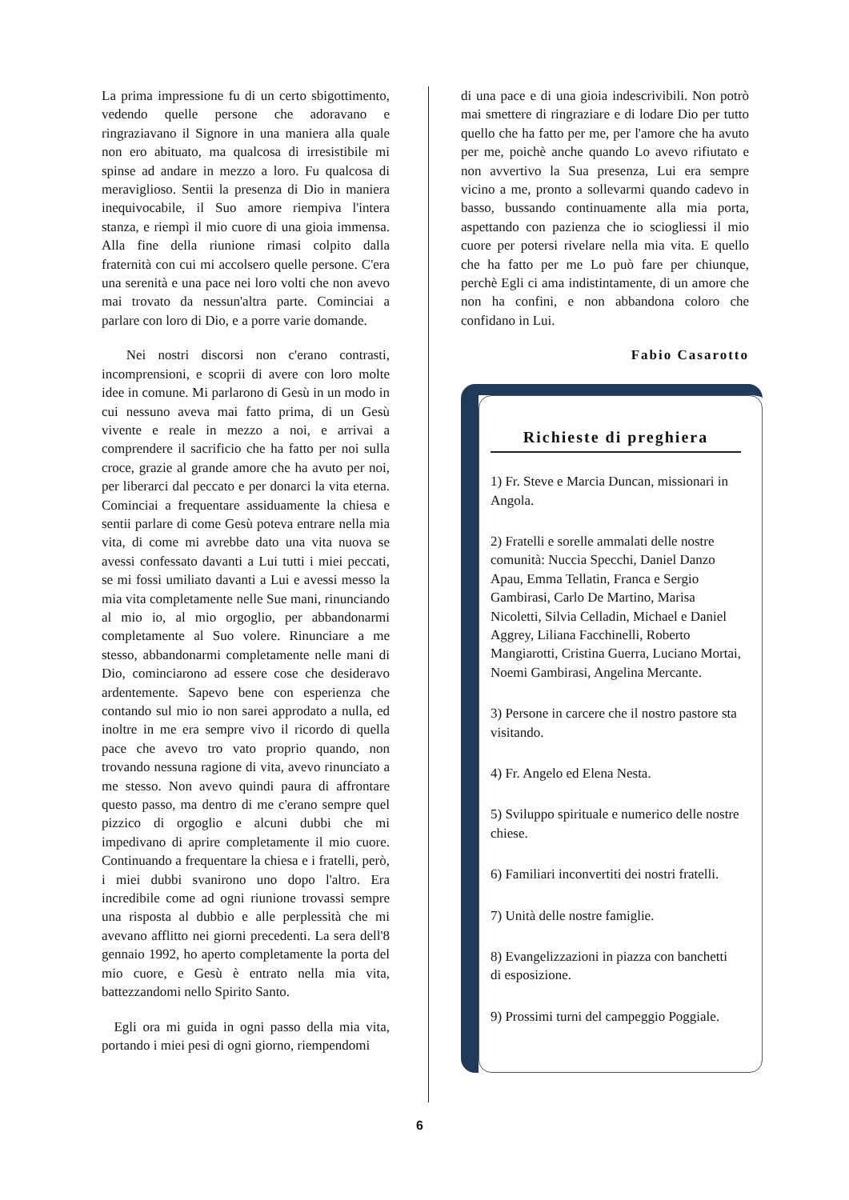La prima impressione fu di un certo sbigottimento, vedendo quelle persone che adoravano e ringraziavano il Signore in una maniera alla quale non ero abituato, ma qualcosa di irresistibile mi spinse ad andare in mezzo a loro. Fu qualcosa di meraviglioso. Sentii la presenza di Dio in maniera inequivocabile, il Suo amore riempiva l'intera stanza, e riempì il mio cuore di una gioia immensa. Alla fine della riunione rimasi colpito dalla fraternità con cui mi accolsero quelle persone. C'era una serenità e una pace nei loro volti che non avevo mai trovato da nessun'altra parte. Cominciai a parlare con loro di Dio, e a porre varie domande.
Nei nostri discorsi non c'erano contrasti, incomprensioni, e scoprii di avere con loro molte idee in comune. Mi parlarono di Gesù in un modo in cui nessuno aveva mai fatto prima, di un Gesù vivente e reale in mezzo a noi, e arrivai a comprendere il sacrificio che ha fatto per noi sulla croce, grazie al grande amore che ha avuto per noi, per liberarci dal peccato e per donarci la vita eterna. Cominciai a frequentare assiduamente la chiesa e sentii parlare di come Gesù poteva entrare nella mia vita, di come mi avrebbe dato una vita nuova se avessi confessato davanti a Lui tutti i miei peccati, se mi fossi umiliato davanti a Lui e avessi messo la mia vita completamente nelle Sue mani, rinunciando al mio io, al mio orgoglio, per abbandonarmi completamente al Suo volere. Rinunciare a me stesso, abbandonarmi completamente nelle mani di Dio, cominciarono ad essere cose che desideravo ardentemente. Sapevo bene con esperienza che contando sul mio io non sarei approdato a nulla, ed inoltre in me era sempre vivo il ricordo di quella pace che avevo tro vato proprio quando, non trovando nessuna ragione di vita, avevo rinunciato a me stesso. Non avevo quindi paura di affrontare questo passo, ma dentro di me c'erano sempre quel pizzico di orgoglio e alcuni dubbi che mi impedivano di aprire completamente il mio cuore. Continuando a frequentare la chiesa e i fratelli, però, i miei dubbi svanirono uno dopo l'altro. Era incredibile come ad ogni riunione trovassi sempre una risposta al dubbio e alle perplessità che mi avevano afflitto nei giorni precedenti. La sera dell'8 gennaio 1992, ho aperto completamente la porta del mio cuore, e Gesù è entrato nella mia vita, battezzandomi nello Spirito Santo.
Egli ora mi guida in ogni passo della mia vita, portando i miei pesi di ogni giorno, riempendomi
di una pace e di una gioia indescrivibili. Non potrò mai smettere di ringraziare e di lodare Dio per tutto quello che ha fatto per me, per l'amore che ha avuto per me, poichè anche quando Lo avevo rifiutato e non avvertivo la Sua presenza, Lui era sempre vicino a me, pronto a sollevarmi quando cadevo in basso, bussando continuamente alla mia porta, aspettando con pazienza che io sciogliessi il mio cuore per potersi rivelare nella mia vita. E quello che ha fatto per me Lo può fare per chiunque, perchè Egli ci ama indistintamente, di un amore che non ha confini, e non abbandona coloro che confidano in Lui.
Fabio Casarotto
Richieste di preghiera
1) Fr. Steve e Marcia Duncan, missionari in Angola.
2) Fratelli e sorelle ammalati delle nostre comunità: Nuccia Specchi, Daniel Danzo Apau, Emma Tellatin, Franca e Sergio Gambirasi, Carlo De Martino, Marisa Nicoletti, Silvia Celladin, Michael e Daniel Aggrey, Liliana Facchinelli, Roberto Mangiarotti, Cristina Guerra, Luciano Mortai, Noemi Gambirasi, Angelina Mercante.
3) Persone in carcere che il nostro pastore sta visitando.
4) Fr. Angelo ed Elena Nesta.
5) Sviluppo spirituale e numerico delle nostre chiese.
6) Familiari inconvertiti dei nostri fratelli.
7) Unità delle nostre famiglie.
8) Evangelizzazioni in piazza con banchetti di esposizione.
9) Prossimi turni del campeggio Poggiale.
6